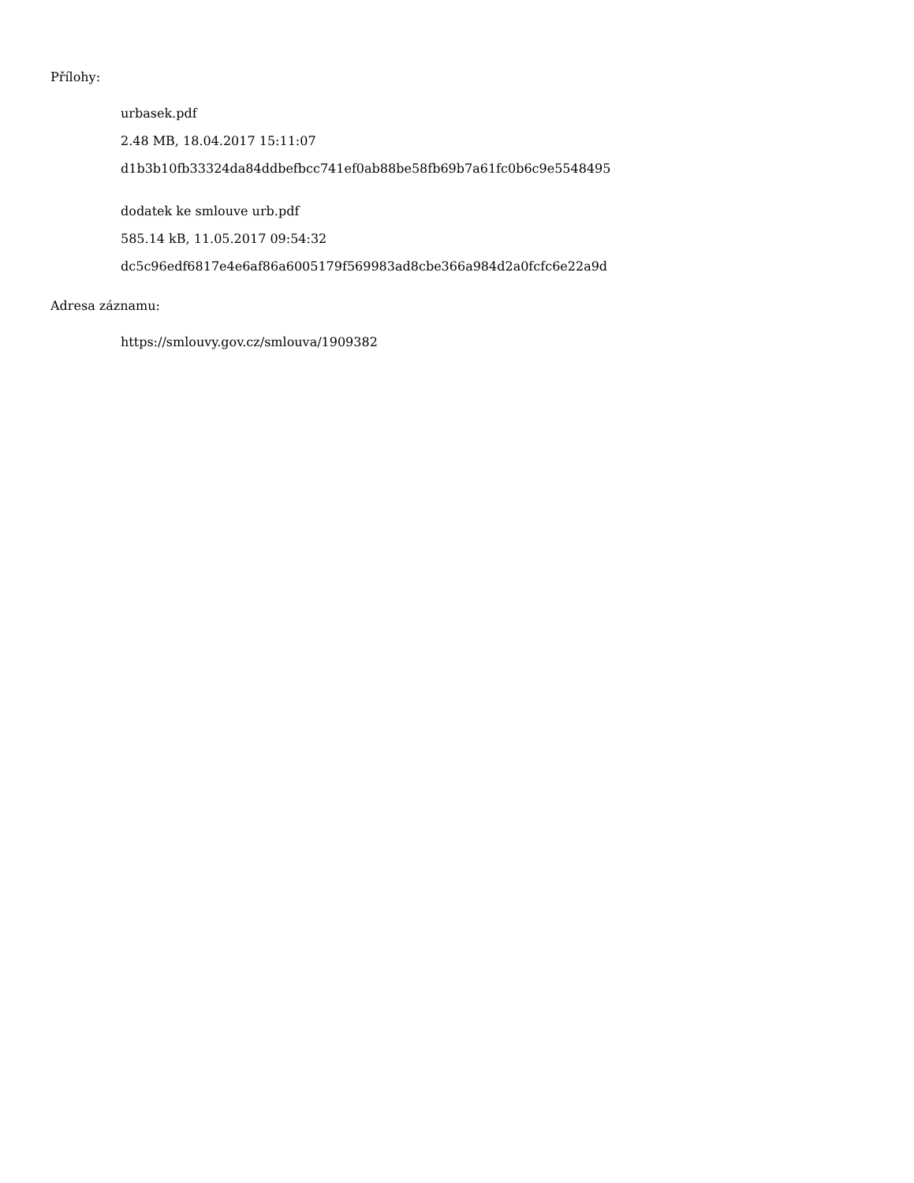Přílohy:
urbasek.pdf
2.48 MB, 18.04.2017 15:11:07
d1b3b10fb33324da84ddbefbcc741ef0ab88be58fb69b7a61fc0b6c9e5548495
dodatek ke smlouve urb.pdf
585.14 kB, 11.05.2017 09:54:32
dc5c96edf6817e4e6af86a6005179f569983ad8cbe366a984d2a0fcfc6e22a9d
Adresa záznamu:
https://smlouvy.gov.cz/smlouva/1909382